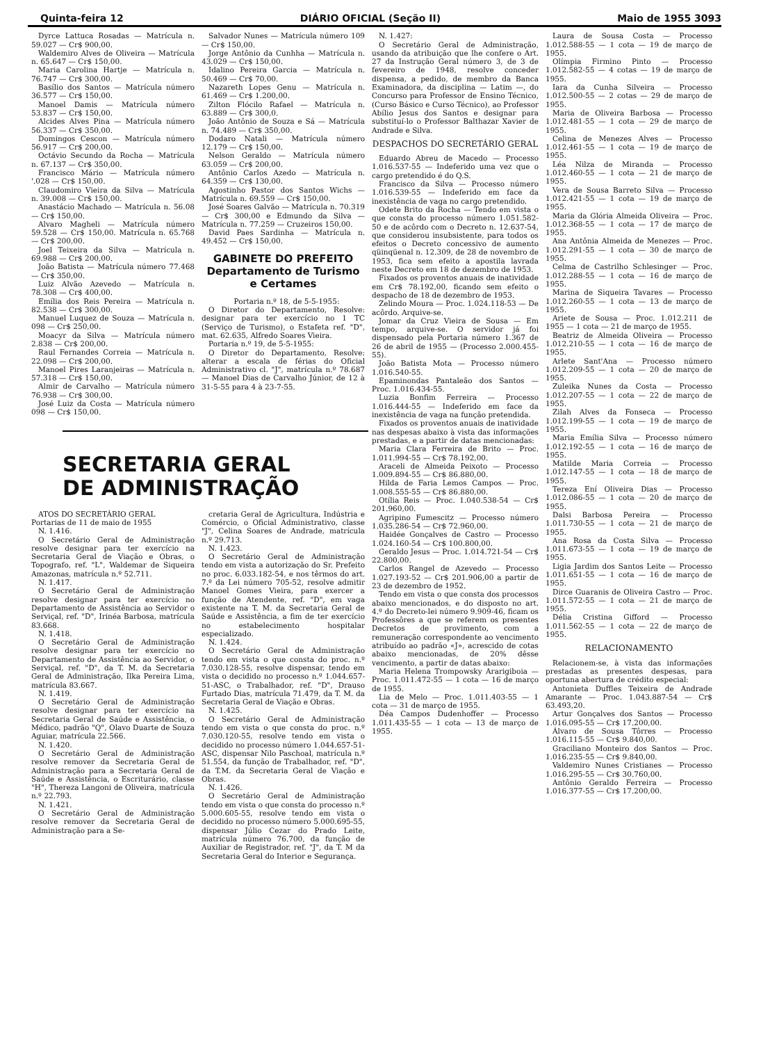Quinta-feira 12 DIÁRIO OFICIAL (Seção II) Maio de 1955 3093
Dyrce Lattuca Rosadas — Matrícula n. 59.027 — Cr$ 900,00.
Waldemiro Alves de Oliveira — Matrícula n. 65.647 — Cr$ 150,00.
Maria Carolina Hartje — Matrícula n. 76.747 — Cr$ 300,00.
Basílio dos Santos — Matrícula número 36.577 — Cr$ 150,00.
Manoel Damis — Matrícula número 53.837 — Cr$ 150,00.
Alcides Alves Pina — Matrícula número 56.337 — Cr$ 350,00.
Domingos Cescon — Matrícula número 56.917 — Cr$ 200,00.
Octávio Secundo da Rocha — Matrícula n. 67.137 — Cr$ 350,00.
Francisco Mário — Matrícula número '.028 — Cr$ 150,00.
Claudomiro Vieira da Silva — Matrícula n. 39.008 — Cr$ 150,00.
Anastácio Machado — Matrícula n. 56.08 — Cr$ 150,00.
Alvaro Magheli — Matrícula número 59.528 — Cr$ 150,00. Matrícula n. 65.768 — Cr$ 200,00.
Joel Teixeira da Silva — Matrícula n. 69.988 — Cr$ 200,00.
João Batista — Matrícula número 77.468 — Cr$ 350,00.
Luiz Alvão Azevedo — Matrícula n. 78.308 — Cr$ 400,00.
Emília dos Reis Pereira — Matrícula n. 82.538 — Cr$ 300,00.
Manuel Luquez de Souza — Matrícula n. 098 — Cr$ 250,00.
Moacyr da Silva — Matrícula número 2.838 — Cr$ 200,00.
Raul Fernandes Correia — Matrícula n. 22.098 — Cr$ 200,00.
Manoel Pires Laranjeiras — Matrícula n. 57.318 — Cr$ 150,00.
Almir de Carvalho — Matrícula número 76.938 — Cr$ 300,00.
José Luiz da Costa — Matrícula número 098 — Cr$ 150,00.
Salvador Nunes — Matrícula número 109 — Cr$ 150,00.
Jorge Antônio da Cunhha — Matrícula n. 43.029 — Cr$ 150,00.
Idalino Pereira Garcia — Matrícula n. 50.469 — Cr$ 70,00.
Nazareth Lopes Genu — Matrícula n. 61.469 — Cr$ 1.200,00.
Zilton Flócilo Rafael — Matrícula n. 63.889 — Cr$ 300,0.
João Antônio de Souza e Sá — Matrícula n. 74.489 — Cr$ 350,00.
Dodaro Natali — Matrícula número 12.179 — Cr$ 150,00.
Nelson Geraldo — Matrícula número 63.059 — Cr$ 200,00.
Antônio Carlos Azedo — Matrícula n. 64.359 — Cr$ 130,00.
Agostinho Pastor dos Santos Wichs — Matrícula n. 69.559 — Cr$ 150,00.
José Soares Galvão — Matrícula n. 70.319 — Cr$ 300,00 e Edmundo da Silva — Matrícula n. 77.259 — Cruzeiros 150,00.
David Paes Sardinha — Matrícula n. 49.452 — Cr$ 150,00.
GABINETE DO PREFEITO
Departamento de Turismo e Certames
Portaria n.º 18, de 5-5-1955:
O Diretor do Departamento, Resolve: designar para ter exercício no 1 TC (Serviço de Turismo), o Estafeta ref. "D", mat. 62.635, Alfredo Soares Vieira.
Portaria n.º 19, de 5-5-1955:
O Diretor do Departamento, Resolve: alterar a escala de férias do Oficial Administrativo cl. "J", matrícula n.º 78.687 — Manoel Dias de Carvalho Júnior, de 12 à 31-5-55 para 4 à 23-7-55.
SECRETARIA GERAL
DE ADMINISTRAÇÃO
ATOS DO SECRETÁRIO GERAL
Portarias de 11 de maio de 1955
N. 1.416.
O Secretário Geral de Administração resolve designar para ter exercício na Secretaria Geral de Viação e Obras, o Topografo, ref. "L", Waldemar de Siqueira Amazonas, matrícula n.º 52.711.
N. 1.417.
O Secretário Geral de Administração resolve designar para ter exercício no Departamento de Assistência ao Servidor o Serviçal, ref. "D", Irinéa Barbosa, matrícula 83.668.
N. 1.418.
O Secretário Geral de Administração resolve designar para ter exercício no Departamento de Assistência ao Servidor, o Serviçal, ref. "D", da T. M. da Secretaria Geral de Administração, Ilka Pereira Lima, matrícula 83.667.
N. 1.419.
O Secretário Geral de Administração resolve designar para ter exercício na Secretaria Geral de Saúde e Assistência, o Médico, padrão "Q", Olavo Duarte de Souza Aguiar, matrícula 22.566.
N. 1.420.
O Secretário Geral de Administração resolve remover da Secretaria Geral de Administração para a Secretaria Geral de Saúde e Assistência, o Escriturário, classe "H", Thereza Langoni de Oliveira, matrícula n.º 22.793.
N. 1.421.
O Secretário Geral de Administração resolve remover da Secretaria Geral de Administração para a Se-
cretaria Geral de Agricultura, Indústria e Comércio, o Oficial Administrativo, classe "J", Celina Soares de Andrade, matrícula n.º 29.713.
N. 1.423.
O Secretário Geral de Administração tendo em vista a autorização do Sr. Prefeito no proc. 6.033.182-54, e nos têrmos do art. 7.º da Lei número 705-52, resolve admitir Manoel Gomes Vieira, para exercer a função de Atendente, ref. "D", em vaga existente na T. M. da Secretaria Geral de Saúde e Assistência, a fim de ter exercício no estabelecimento hospitalar especializado.
N. 1.424.
O Secretário Geral de Administração tendo em vista o que consta do proc. n.º 7.030.128-55, resolve dispensar, tendo em vista o decidido no processo n.º 1.044.657-51-ASC, o Trabalhador, ref. "D", Drauso Furtado Dias, matrícula 71.479, da T. M. da Secretaria Geral de Viação e Obras.
N. 1.425.
O Secretário Geral de Administração tendo em vista o que consta do proc. n.º 7.030.120-55, resolve tendo em vista o decidido no processo número 1.044.657-51-ASC, dispensar Nilo Paschoal, matrícula n.º 51.554, da função de Trabalhador, ref. "D", da T.M. da Secretaria Geral de Viação e Obras.
N. 1.426.
O Secretário Geral de Administração tendo em vista o que consta do processo n.º 5.000.605-55, resolve tendo em vista o decidido no processo número 5.000.695-55, dispensar Júlio Cezar do Prado Leite, matrícula número 76.700, da função de Auxiliar de Registrador, ref. "J", da T. M da Secretaria Geral do Interior e Segurança.
N. 1.427:
O Secretário Geral de Administração, usando da atribuição que lhe confere o Art. 27 da Instrução Geral número 3, de 3 de fevereiro de 1948, resolve conceder dispensa, a pedido, de membro da Banca Examinadora, da disciplina — Latim —, do Concurso para Professor de Ensino Técnico, (Curso Básico e Curso Técnico), ao Professor Abílio Jesus dos Santos e designar para substituí-lo o Professor Balthazar Xavier de Andrade e Silva.
DESPACHOS DO SECRETÁRIO GERAL
Eduardo Abreu de Macedo — Processo 1.016.537-55 — Indeferido uma vez que o cargo pretendido é do Q.S.
Francisco da Silva — Processo número 1.016.539-55 — Indeferido em face da inexistência de vaga no cargo pretendido.
Odete Brito da Rocha — Tendo em vista o que consta do processo número 1.051.582-50 e de acôrdo com o Decreto n. 12.637-54, que considerou insubsistente, para todos os efeitos o Decreto concessivo de aumento qüinqüenal n. 12.309, de 28 de novembro de 1953, fica sem efeito a apostila lavrada neste Decreto em 18 de dezembro de 1953.
Fixados os proventos anuais de inatividade em Cr$ 78.192,00, ficando sem efeito o despacho de 18 de dezembro de 1953.
Zelindo Moura — Proc. 1.024.118-53 — De acôrdo. Arquive-se.
Jomar da Cruz Vieira de Sousa — Em tempo, arquive-se. O servidor já foi dispensado pela Portaria número 1.367 de 26 de abril de 1955 — (Processo 2.000.455-55).
João Batista Mota — Processo número 1.016.540-55.
Epaminondas Pantaleão dos Santos — Proc. 1.016.434-55.
Luzia Bonfim Ferreira — Processo 1.016.444-55 — Indeferido em face da inexistência de vaga na função pretendida.
Fixados os proventos anuais de inatividade nas despesas abaixo à vista das informações prestadas, e a partir de datas mencionadas:
Maria Clara Ferreira de Brito — Proc. 1.011.994-55 — Cr$ 78.192,00.
Araceli de Almeida Peixoto — Processo 1.009.894-55 — Cr$ 86.880,00.
Hilda de Faria Lemos Campos — Proc. 1.008.555-55 — Cr$ 86.880,00.
Otília Reis — Proc. 1.040.538-54 — Cr$ 201.960,00.
Agripino Fumescitz — Processo número 1.035.286-54 — Cr$ 72.960,00.
Haidée Gonçalves de Castro — Processo 1.024.160-54 — Cr$ 100.800,00.
Geraldo Jesus — Proc. 1.014.721-54 — Cr$ 22.800,00.
Carlos Rangel de Azevedo — Processo 1.027.193-52 — Cr$ 201.906,00 a partir de 23 de dezembro de 1952.
Tendo em vista o que consta dos processos abaixo mencionados, e do disposto no art. 4.º do Decreto-lei número 9.909-46, ficam os Professôres a que se referem os presentes Decretos de provimento, com a remuneração correspondente ao vencimento atribuído ao padrão «J», acrescido de cotas abaixo mencionadas, de 20% dêsse vencimento, a partir de datas abaixo:
Maria Helena Trompowsky Ararigiboia — Proc. 1.011.472-55 — 1 cota — 16 de março de 1955.
Lia de Melo — Proc. 1.011.403-55 — 1 cota — 31 de março de 1955.
Déa Campos Dudenhoffer — Processo 1.011.435-55 — 1 cota — 13 de março de 1955.
Laura de Sousa Costa — Processo 1.012.588-55 — 1 cota — 19 de março de 1955.
Olímpia Firmino Pinto — Processo 1.012.582-55 — 4 cotas — 19 de março de 1955.
Iara da Cunha Silveira — Processo 1.012.500-55 — 2 cotas — 29 de março de 1955.
Maria de Oliveira Barbosa — Processo 1.012.481-55 — 1 cota — 29 de março de 1955.
Celina de Menezes Alves — Processo 1.012.461-55 — 1 cota — 19 de março de 1955.
Léa Nilza de Miranda — Processo 1.012.460-55 — 1 cota — 21 de março de 1955.
Vera de Sousa Barreto Silva — Processo 1.012.421-55 — 1 cota — 19 de março de 1955.
Maria da Glória Almeida Oliveira — Proc. 1.012.368-55 — 1 cota — 17 de março de 1955.
Ana Antônia Almeida de Menezes — Proc. 1.012.291-55 — 1 cota — 30 de março de 1955.
Celma de Castrilho Schlesinger — Proc. 1.012.288-55 — 1 cota — 16 de março de 1955.
Marina de Siqueira Tavares — Processo 1.012.260-55 — 1 cota — 13 de março de 1955.
Ariete de Sousa — Proc. 1.012.211 de 1955 — 1 cota — 21 de março de 1955.
Beatriz de Almeida Oliveira — Processo 1.012.210-55 — 1 cota — 16 de março de 1955.
Arlete Sant'Ana — Processo número 1.012.209-55 — 1 cota — 20 de março de 1955.
Zuleika Nunes da Costa — Processo 1.012.207-55 — 1 cota — 22 de março de 1955.
Zilah Alves da Fonseca — Processo 1.012.199-55 — 1 cota — 19 de março de 1955.
Maria Emília Silva — Processo número 1.012.192-55 — 1 cota — 16 de março de 1955.
Matilde Maria Correia — Processo 1.012.147-55 — 1 cota — 18 de março de 1955.
Tereza Ení Oliveira Dias — Processo 1.012.086-55 — 1 cota — 20 de março de 1955.
Dalsi Barbosa Pereira — Processo 1.011.730-55 — 1 cota — 21 de março de 1955.
Ana Rosa da Costa Silva — Processo 1.011.673-55 — 1 cota — 19 de março de 1955.
Ligia Jardim dos Santos Leite — Processo 1.011.651-55 — 1 cota — 16 de março de 1955.
Dirce Guaranis de Oliveira Castro — Proc. 1.011.572-55 — 1 cota — 21 de março de 1955.
Délia Cristina Gifford — Processo 1.011.562-55 — 1 cota — 22 de março de 1955.
RELACIONAMENTO
Relacionem-se, à vista das informações prestadas as presentes despesas, para oportuna abertura de crédito especial:
Antonieta Duffles Teixeira de Andrade Amarante — Proc. 1.043.887-54 — Cr$ 63.493,20.
Artur Gonçalves dos Santos — Processo 1.016.095-55 — Cr$ 17.200,00.
Álvaro de Sousa Tôrres — Processo 1.016.115-55 — Cr$ 9.840,00.
Graciliano Monteiro dos Santos — Proc. 1.016.235-55 — Cr$ 9.840,00.
Valdemiro Nunes Cristianes — Processo 1.016.295-55 — Cr$ 30.760,00.
Antônio Geraldo Ferreira — Processo 1.016.377-55 — Cr$ 17.200,00.